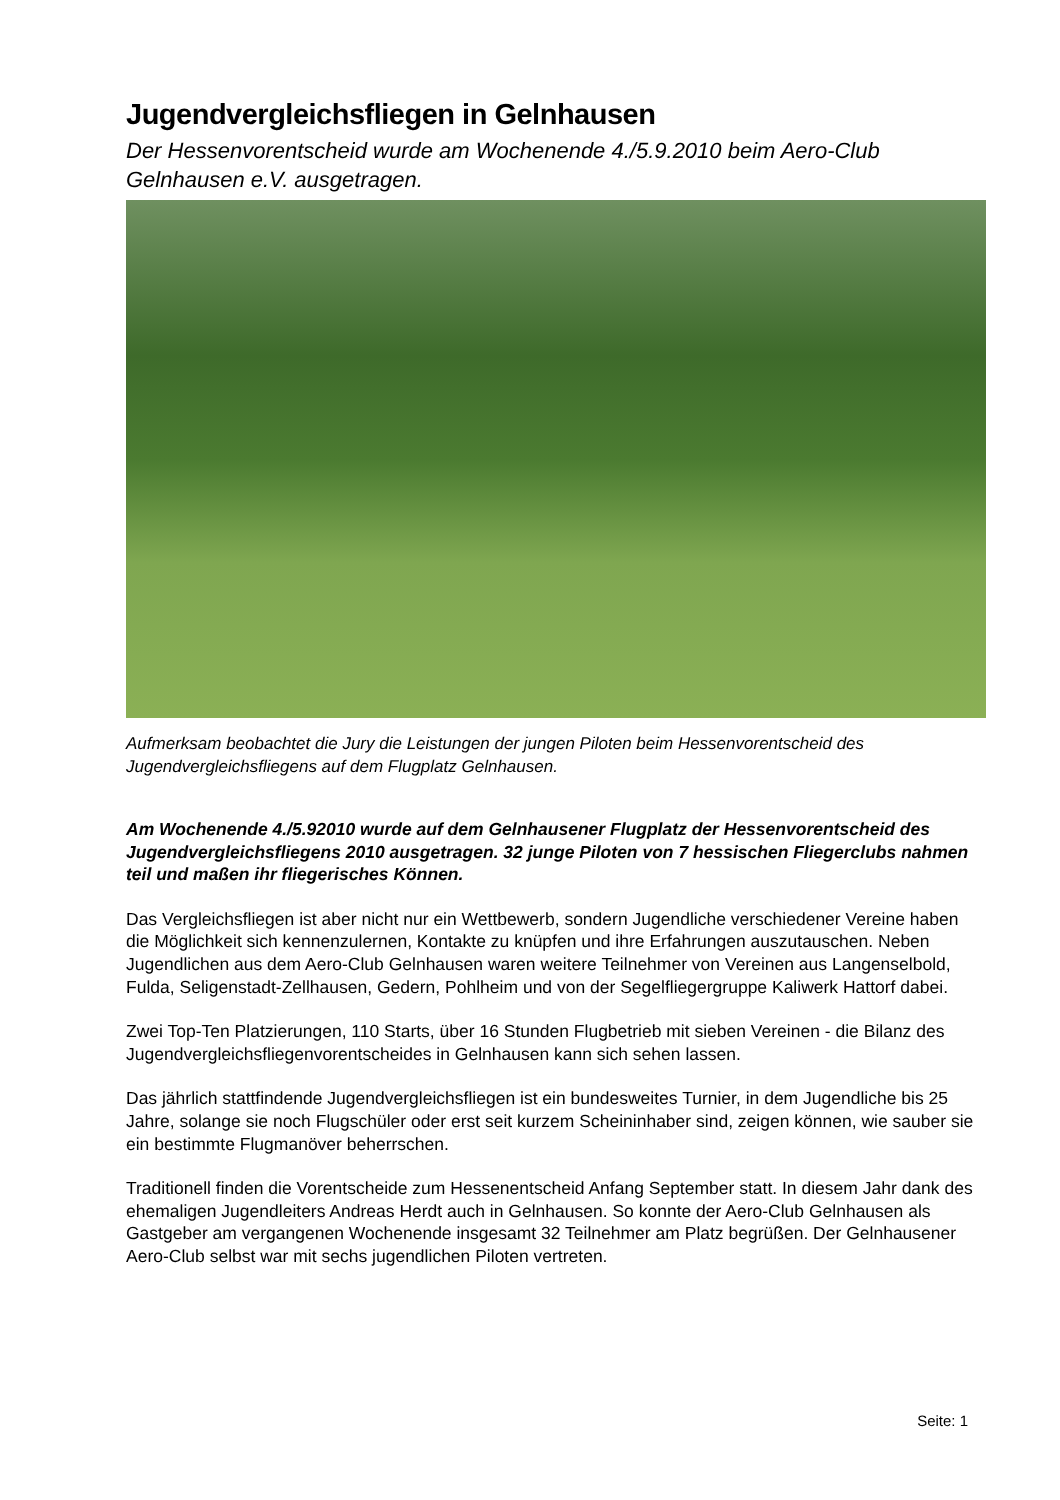Jugendvergleichsfliegen in Gelnhausen
Der Hessenvorentscheid wurde am Wochenende 4./5.9.2010 beim Aero-Club Gelnhausen e.V. ausgetragen.
Aufmerksam beobachtet die Jury die Leistungen der jungen Piloten beim Hessenvorentscheid des Jugendvergleichsfliegens auf dem Flugplatz Gelnhausen.
Am Wochenende 4./5.92010 wurde auf dem Gelnhausener Flugplatz der Hessenvorentscheid des Jugendvergleichsfliegens 2010 ausgetragen. 32 junge Piloten von 7 hessischen Fliegerclubs nahmen teil und maßen ihr fliegerisches Können.
Das Vergleichsfliegen ist aber nicht nur ein Wettbewerb, sondern Jugendliche verschiedener Vereine haben die Möglichkeit sich kennenzulernen, Kontakte zu knüpfen und ihre Erfahrungen auszutauschen. Neben Jugendlichen aus dem Aero-Club Gelnhausen waren weitere Teilnehmer von Vereinen aus Langenselbold, Fulda, Seligenstadt-Zellhausen, Gedern, Pohlheim und von der Segelfliegergruppe Kaliwerk Hattorf dabei.
Zwei Top-Ten Platzierungen, 110 Starts, über 16 Stunden Flugbetrieb mit sieben Vereinen - die Bilanz des Jugendvergleichsfliegenvorentscheides in Gelnhausen kann sich sehen lassen.
Das jährlich stattfindende Jugendvergleichsfliegen ist ein bundesweites Turnier, in dem Jugendliche bis 25 Jahre, solange sie noch Flugschüler oder erst seit kurzem Scheininhaber sind, zeigen können, wie sauber sie ein bestimmte Flugmanöver beherrschen.
Traditionell finden die Vorentscheide zum Hessenentscheid Anfang September statt. In diesem Jahr dank des ehemaligen Jugendleiters Andreas Herdt auch in Gelnhausen. So konnte der Aero-Club Gelnhausen als Gastgeber am vergangenen Wochenende insgesamt 32 Teilnehmer am Platz begrüßen. Der Gelnhausener Aero-Club selbst war mit sechs jugendlichen Piloten vertreten.
Seite: 1